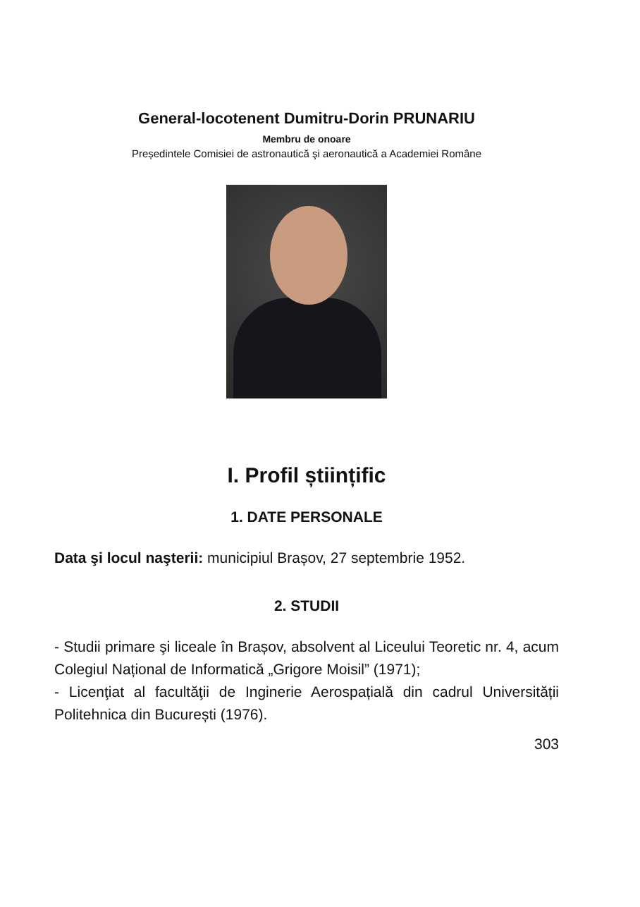General-locotenent Dumitru-Dorin PRUNARIU
Membru de onoare
Președintele Comisiei de astronautică şi aeronautică a Academiei Române
I. Profil științific
1. DATE PERSONALE
Data şi locul naşterii: municipiul Brașov, 27 septembrie 1952.
2. STUDII
- Studii primare şi liceale în Brașov, absolvent al Liceului Teoretic nr. 4, acum Colegiul Național de Informatică „Grigore Moisil” (1971);
- Licenţiat al facultăţii de Inginerie Aerospațială din cadrul Universității Politehnica din București (1976).
303